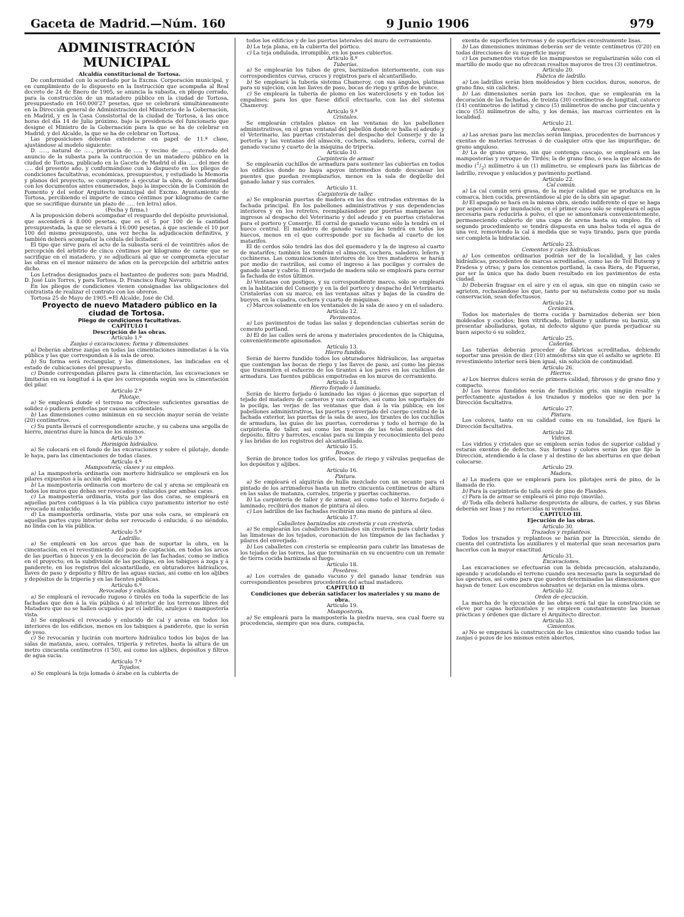Gaceta de Madrid.—Núm. 160 9 Junio 1906 979
ADMINISTRACIÓN MUNICIPAL
Alcaldía constitucional de Tortosa.
De conformidad con lo acordado por la Excma. Corporación municipal, y en cumplimiento de lo dispuesto en la Instrucción que acompaña al Real decreto de 24 de Enero de 1905, se anuncia la subasta, en pliego cerrado, para la construcción de un matadero público en la ciudad de Tortosa, presupuestado en 160.000'27 pesetas, que se celebrará simultáneamente en la Dirección general de Administración del Ministerio de la Gobernación, en Madrid, y en la Casa Consistorial de la ciudad de Tortosa, á las once horas del día 14 de Julio próximo, bajo la presidencia del funcionario que designe el Ministro de la Gobernación para la que se ha de celebrar en Madrid, y del Alcalde, la que se ha de celebrar en Tortosa.
Las proposiciones deberán extenderse en papel de 11.ª clase, ajustándose al modelo siguiente:
D. ....., natural de ....., provincia de ..... y vecino de ....., enterado del anuncio de la subasta para la contrucción de un matadero público en la ciudad de Tortosa, publicado en la Gaceta de Madrid el día ..... del mes de ..... del presente año, y conformándose con lo dispuesto en los pliegos de condiciones facultativas, económicas, presupuestos, y estudiado la Memoria y planos del proyecto, se compromete á ejecutar la obra, de conformidad con los documentos antes enumerados, bajo la inspección de la Comisión de Fomento y del señor Arquitecto municipal del Excmo. Ayuntamiento de Tortosa, percibiendo el importe de cinco céntimos por kilogramo de carne que se sacrifique durante un plazo de ..... (en letra) años.
(Fecha y firma.)
A la proposición deberá acompañar el resguardo del depósito provisional, que ascenderá á 8.000 pesetas, que es el 5 por 100 de la cantidad presupuestada, la que se elevará á 16.000 pesetas, á que asciende el 10 por 100 del mismo presupuesto, una vez hecha la adjudicación definitiva, y también deberá acompañar la cédula del licitador.
El tipo que sirve para el acto de la subasta será el de veintitrés años de percepción del arbitrio de cinco céntimos por kilogramo de carne que se sacrifique en el matadero, y se adjudicará al que se comprometa ejecutar las obras en el menor número de años en la percepción del arbitrio antes dicho.
Los Letrados designados para el bastanteo de poderes son: para Madrid, D. José Luis Torres, y para Tortosa, D. Francisco Roig Navarro.
En los pliegos de condiciones vienen consignadas las obligaciones del contratista de realizar el contrato con los obreros.
Tortosa 25 de Mayo de 1905.=El Alcalde, José de Cid.
Proyecto de nuevo Matadero público en la ciudad de Tortosa.
Pliego de condiciones facultativas.
CAPÍTULO I
Descripción de las obras.
Artículo 1.º
Zanjas ó excavaciones; forma y dimensiones.
a) Deberán abrirse zanjas en todas las cimentaciones inmediatas á la vía pública y las que correspondan á la sala de oreo.
b) Su forma será rectangular, y las dimensiones, las indicadas en el estado de cubicaciones del presupuesto.
c) Donde correspondan pilares para la cimentación, las excavaciones se limitarán en su longitud á la que les corresponda según sea la cimentación del pilar.
Artículo 2.º
Pilotaje.
a) Se empleará donde el terreno no ofreciese suficientes garantías de solidez ó pudiera perderlas por causas accidentales.
b) Las dimensiones como mínimun en su sección mayor serán de veinte (20) centímetros.
c) Su punta llevará el correspondiente azuche, y su cabeza una argolla de hierro, mientras dure la hinca de los mismos.
Artículo 3.º
Hormigón hidráulico.
a) Se colocará en el fondo de las excavaciones y sobre el pilotaje, donde le haya, para las cimentaciones de todas clases.
Artículo 4.º
Mampostería; clases y su empleo.
a) La mampostería ordinaria con mortero hidráulico se empleará en los pilares expuestos á la acción del agua.
b) La mampostería ordinaria con mortero de cal y arena se empleará en todos los muros que deban ser revocados y enlucidos por ambas caras.
c) La mampostería ordinaria, vista por las dos caras, se empleará en aquellas partes contiguas á la vía pública cuyo paramento interior no esté revocado ni enlucido.
d) La mampostería ordinaria, vista por una sola cara, se empleará en aquellas partes cuyo interior deba ser revocado ó enlucido, ó no siéndolo, no linda con la vía pública.
Artículo 5.º
Ladrillo.
a) Se empleará en los arcos que han de soportar la obra, en la cimentación, en el revestimiento del pozo de captación, en todos los arcos de las puertas ó huecos y en la decoración de las fachadas, como se indica en el proyecto; en la subdivisión de las pocilgas, en los tabiques á zoga y á panderete, en los registros del alcantarillado, en obturadores hidráulicos, llaves de paso y depósito y filtro de las aguas sucias, así como en los aljibes y depósitos de la tripería y en las fuentes públicas.
Artículo 6.º
Revocados y enlucidos.
a) Se empleará el revocado rugoso ó tirolés en toda la superficie de las fachadas que den á la vía pública ó al interior de los terrenos libres del Matadero que no se hallen ocupados por el ladrillo, azulejos ó mampostería vista.
b) Se empleará el revocado y enlucido de cal y arena en todos los interiores de los edificios, menos en los tabiques á panderete, que lo serán de yeso.
c) Se revocarán y lucirán con mortero hidráulico todos los bajos de las salas de matanza, aseo, corrales, tripería y retretes, hasta la altura de un metro cincuenta centímetros (1'50), así como los aljibes, depósitos y filtros de agua sucia.
Artículo 7.º
Tejados.
a) Se empleará la teja lomada ó árabe en la cubierta de
todos los edificios y de las puertas laterales del muro de cerramiento.
b) La teja plana, en la cubierta del pórtico.
c) La teja ondulada, irrompible, en los pases cubiertos.
Artículo 8.º
Tuberías.
a) Se emplearán los tubos de gres, barnizados interiormente, con sus correspondientes curvas, cruces y registros para el alcantarillado.
b) Se empleará la tubería sistema Chameroy, con sus ángulos, platinas para su sujeción, con las llaves de paso, bocas de riego y grifos de bronce.
c) Se empleará la tubería de plomo en los waterclosets y en todos los empalmes; para los que fuese difícil efectuarlo, con las del sistema Chameroy.
Artículo 9.º
Cristales.
Se emplearán cristales planos en las ventanas de los pabellones administrativos, en el gran ventanal del pabellón donde se halla el adeudo y el Veterinario, las puertas cristaleras del despacho del Conserje y de la portería y las ventanas del almacén, cochera, saladero, leñera, corral de ganado vacuno y cuarto de la máquina de tripería.
Artículo 10.
Carpintería de armar.
Se emplearán cuchillos de armadura para sostener las cubiertas en todos los edificios donde no haya apoyos intermedios donde descansar los puentes que puedan reemplazarlos, menos en la sala de degüello del ganado lanar y sus corrales.
Artículo 11.
Carpintería de taller.
a) Se emplearán puertas de madera en las dos entradas extremas de la fachada principal. En los pabellones administrativos y sus dependencias interiores y en los retretes, reemplazándose por puertas mamparas los ingresos al despacho del Veterinario y del adeudo y en puertas cristaleras para el portero y Conserje. El corral de ganado vacuno sólo la tendrá en el hueco central. El matadero de ganado vacuno las tendrá en todos los huecos, menos en el que corresponde por su fachada al cuarto de los matarifes.
El de cerdos sólo tendrá las dos del quemadero y la de ingreso al cuarto de matarifes; también las tendrán el almacén, cochera, saladero, leñera y cochineras. Las comunicaciones interiores de los tres mataderos se harán por medio de rastrillos, así como el ingreso á las pocilgas y corrales de ganado lanar y cabrío. El enverjado de madera sólo se empleará para cerrar la fachada de estos últimos.
b) Ventanas con postigos, y su correspondiente marco, sólo se empleará en la habitación del Conserje y en la del portero y despacho del Veterinario. Cristalerías con su marco, en las ventanas altas y bajas de la cuadra de bueyes, en la cuadra, cochera y cuarto de máquinas.
c) Marcos solamente en los ventanales de la sala de aseo y en el saladero.
Artículo 12.
Pavimentos.
a) Los pavimentos de todas las salas y dependencias cubiertas serán de cemento portland.
b) El de las calles será de arena y materiales procedentes de la Chiquina, convenientemente apisonados.
Artículo 13.
Hierro fundido.
Serán de hierro fundido todos los obturadores hidráulicos, las arquetas que contengan las bocas de riego y las llaves de paso, así como las piezas que transmiten el esfuerzo de los tirantes á los pares en los cuchillos de armadura. Las fuentes públicas empotradas en los muros de cerramiento.
Artículo 14.
Hierro forjado ó laminado.
Serán de hierro forjado ó laminado las vigas ó jácenas que soportan el tejado del matadero de carneros y sus corrales, así como los soportales de la pocilga, las verjas de las ventanas que dan á la vía pública; en los pabellones administrativos, las puertas y enverjado del cuerpo central de la fachada exterior, las puertas de la sala de aseo, los tirantes de los cuchillos de armadura, las guías de las puertas, correderas y todo el herraje de la carpintería de taller, así como los marcos de las telas metálicas del depósito, filtro y barrotes, escalas para su limpia y reconocimiento del pozo y las bridas de los registros del alcantarillado.
Artículo 15.
Bronce.
Serán de bronce todos los grifos, bocas de riego y válvulas pequeñas de los depósitos y aljibes.
Artículo 16.
Pintura.
a) Se empleará el alquitrán de hulla mezclado con un secante para el pintado de los arrimaderos hasta un metro cincuenta centímetros de altura en las salas de matanza, corrales, tripería y puertas cochineras.
b) La carpintería de taller y de armar, así como todo el hierro forjado ó laminado, recibirá dos manos de pintura al óleo.
c) Los ladrillos de las fachadas recibirán una mano de pintura al óleo.
Artículo 17.
Caballetes barnizados sin crestería y con crestería.
a) Se emplearán los caballetes barnizados sin crestería para cubrir todas las limatesas de los tejados, coronación de los tímpanos de las fachadas y pilares del enverjado.
b) Los caballetes con crestería se emplearán para cubrir las limatesas de los tejados de las torres, las que terminarán en su encuentro con un remate de tierra cocida barnizada al fuego.
Artículo 18.
Pesebres.
a) Los corrales de ganado vacuno y del ganado lanar tendrán sus correspondientes pesebres procedentes del actual matadero.
CAPITULO II
Condiciones que deberán satisfacer los materiales y su mano de obra.
Artículo 19.
Mampostería.
a) Se empleará para la mampostería la piedra nueva, sea cual fuere su procedencia, siempre que sea dura, compacta,
exenta de superficies terrosas y de superficies excesivamente lisas.
b) Las dimensiones mínimas deberán ser de veinte centímetros (0'20) en todas direcciones de su superficie mayor.
c) Los paramentos vistos de los mampuestos se regularizarán sólo con el martillo de modo que no ofrezcan resaltos mayores de tres (3) centímetros.
Artículo 20.
Fábrica de ladrillo.
a) Los ladrillos serán bien moldeados y bien cocidos, duros, sonoros, de grano fino, sin caliches.
b) Las dimensiones serán para los tochos, que se emplearán en la decoración de las fachadas, de treinta (30) centímetros de longitud, catorce (14) centímetros de latitud y cinco (5) milímetros de ancho por cincuenta y cinco (55) milímetros de alto, y los demás, las marcas corrientes en la localidad.
Artículo 21.
Arenas.
a) Las arenas para las mezclas serán limpias, procedentes de barrancos y exentas de materias terrosas ó de cualquier otra que las impurifique, de grano anguloso.
b) La de grano grueso, sin que contenga cascajo, se empleará en las mamposterías y revoque de Tirdés; la de grano fino, ó sea la que alcanza de medio (1/2) milímetro á un (1) milímetro, se empleará para las fábricas de ladrillo, revoque y enlucidos y pavimento portland.
Artículo 22.
Cal común.
a) La cal común será grasa, de la mejor calidad que se produzca en la comarca, bien cocida, presentándose al pie de la obra sin apagar.
b) El apagado se hará en la misma obra, siendo indiferente el que se haga por aspersión ó por inundación; en el primer caso sólo se empleará el agua necesaria para reducirla á polvo, el que se amontonará convenientemente, permaneciendo cubierto de una capa de arena hasta su empleo. En el segundo procedimiento se tendrá dispuesta en una balsa toda el agua de una vez, removiendo la cal á medida que se vaya tirando, para que pueda ser completa la hidratación.
Artículo 23.
Cementos y cales hidráulicas.
a) Los cementos ordinarios podrán ser de la localidad, y las cales hidráulicas, procedentes de marcas acreditadas, como las de Teil Butseny y Fradesa y otras; y para los cementos portland, la casa Riera, de Figueras, por ser la única que ha dado buen resultado en los pavimentos de esta ciudad.
b) Deberán fraguar en el aire y en el agua, sin que en ningún caso se agrieten, rechazándose los que, tanto por su naturaleza como por su mala conservación, sean defectuosos.
Artículo 24.
Cerámica.
Todos los materiales de tierra cocida y barnizados deberán ser bien moldeados y cocidos; bien vitrificado, brillante y uniforme su barniz, sin presentar abolladuras, gotas, ni defecto alguno que pueda perjudicar su buen aspecto ó su solidez.
Artículo 25.
Cañerías.
Las tuberías deberán proceder de fábricas acreditadas, debiendo soportar una presión de diez (10) atmósferas sin que el asfalto se agriete. El revestimiento interior será bien igual, sin solución de continuidad.
Artículo 26.
Hierros.
a) Los hierros dulces serán de primera calidad, fibrosos y de grano fino y compacto.
b) Los hieros fundidos serán de fundición gris, sin ningún resalte y perfectamente ajustados á los trazados y modelos que se den por la Dirección facultativa.
Artículo 27.
Pintura.
Los colores, tanto en su calidad como en su tonalidad, los fijará la Dirección facultativa.
Artículo 28.
Vidrios.
Los vidrios y cristales que se empleen serán todos de superior calidad y estarán exentos de defectos. Sus formas y colores serán los que fije la Dirección, atendiendo á la clase y al destino de las aberturas en que deban colocarse.
Artículo 29.
Madera.
a) La madera que se empleará para los pilotajes será de pino, de la llamada de río.
b) Para la carpintería de talla será de pino de Flandes.
c) Para la de armar se empleará el pino rojo (movila).
d) Toda ella deberá hallarse desprovista de albura, de caries, y sus fibras deberán ser lisas y no retorcidas ni venteadas.
CAPITULO III.
Ejecución de las obras.
Artículo 30.
Trazados y replanteos.
Todos los trazados y replanteos se harán por la Dirección, siendo de cuenta del contratista los auxiliares y el material que sean necesarios para hacerlos con la mayor exactitud.
Artículo 31.
Excavaciones.
Las excavaciones se efectuarán con la debida precaución, ataluzando, apeando y acodolando el terreno cuando sea necesario para la seguridad de los operarios, así como para que queden determinadas las dimensiones que hayan de tener. Los escombros sobrantes se dejarán en la misma obra.
Artículo 32.
Orden de ejecución.
La marcha de la ejecución de las obras será tal que la construcción se eleve por capas horizontales y se empleen constantemente las buenas prácticas y órdenes que dictare el Arquitecto director.
Artículo 33.
Cimientos.
a) No se empezará la construcción de los cimientos sino cuando todas las zanjas ó pozos de los mismos estén abiertos,